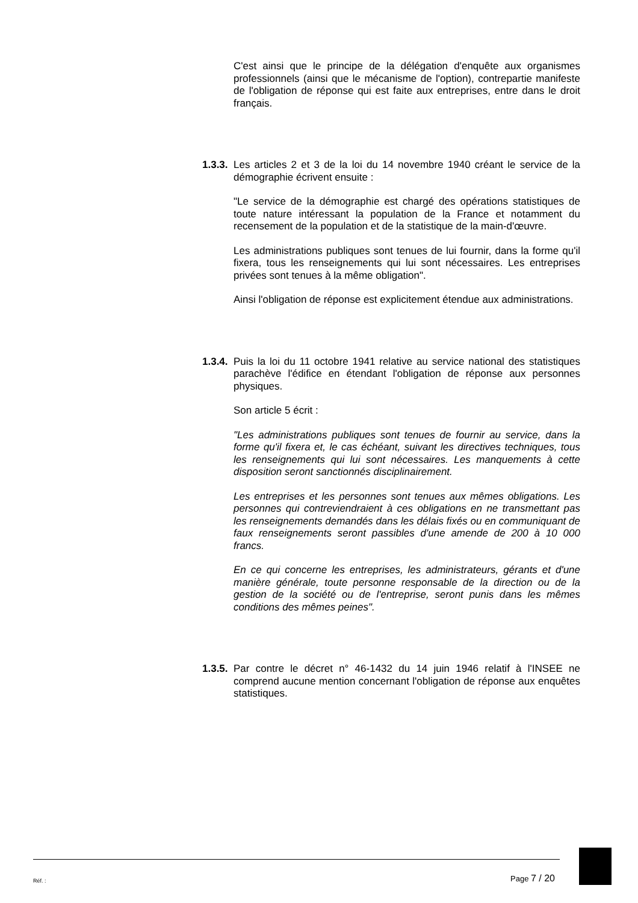C'est ainsi que le principe de la délégation d'enquête aux organismes professionnels (ainsi que le mécanisme de l'option), contrepartie manifeste de l'obligation de réponse qui est faite aux entreprises, entre dans le droit français.
1.3.3.
Les articles 2 et 3 de la loi du 14 novembre 1940 créant le service de la démographie écrivent ensuite :
"Le service de la démographie est chargé des opérations statistiques de toute nature intéressant la population de la France et notamment du recensement de la population et de la statistique de la main-d'œuvre.
Les administrations publiques sont tenues de lui fournir, dans la forme qu'il fixera, tous les renseignements qui lui sont nécessaires. Les entreprises privées sont tenues à la même obligation".
Ainsi l'obligation de réponse est explicitement étendue aux administrations.
1.3.4.
Puis la loi du 11 octobre 1941 relative au service national des statistiques parachève l'édifice en étendant l'obligation de réponse aux personnes physiques.
Son article 5 écrit :
"Les administrations publiques sont tenues de fournir au service, dans la forme qu'il fixera et, le cas échéant, suivant les directives techniques, tous les renseignements qui lui sont nécessaires. Les manquements à cette disposition seront sanctionnés disciplinairement.
Les entreprises et les personnes sont tenues aux mêmes obligations. Les personnes qui contreviendraient à ces obligations en ne transmettant pas les renseignements demandés dans les délais fixés ou en communiquant de faux renseignements seront passibles d'une amende de 200 à 10 000 francs.
En ce qui concerne les entreprises, les administrateurs, gérants et d'une manière générale, toute personne responsable de la direction ou de la gestion de la société ou de l'entreprise, seront punis dans les mêmes conditions des mêmes peines".
1.3.5.
Par contre le décret n° 46-1432 du 14 juin 1946 relatif à l'INSEE ne comprend aucune mention concernant l'obligation de réponse aux enquêtes statistiques.
Réf. : Page 7 / 20